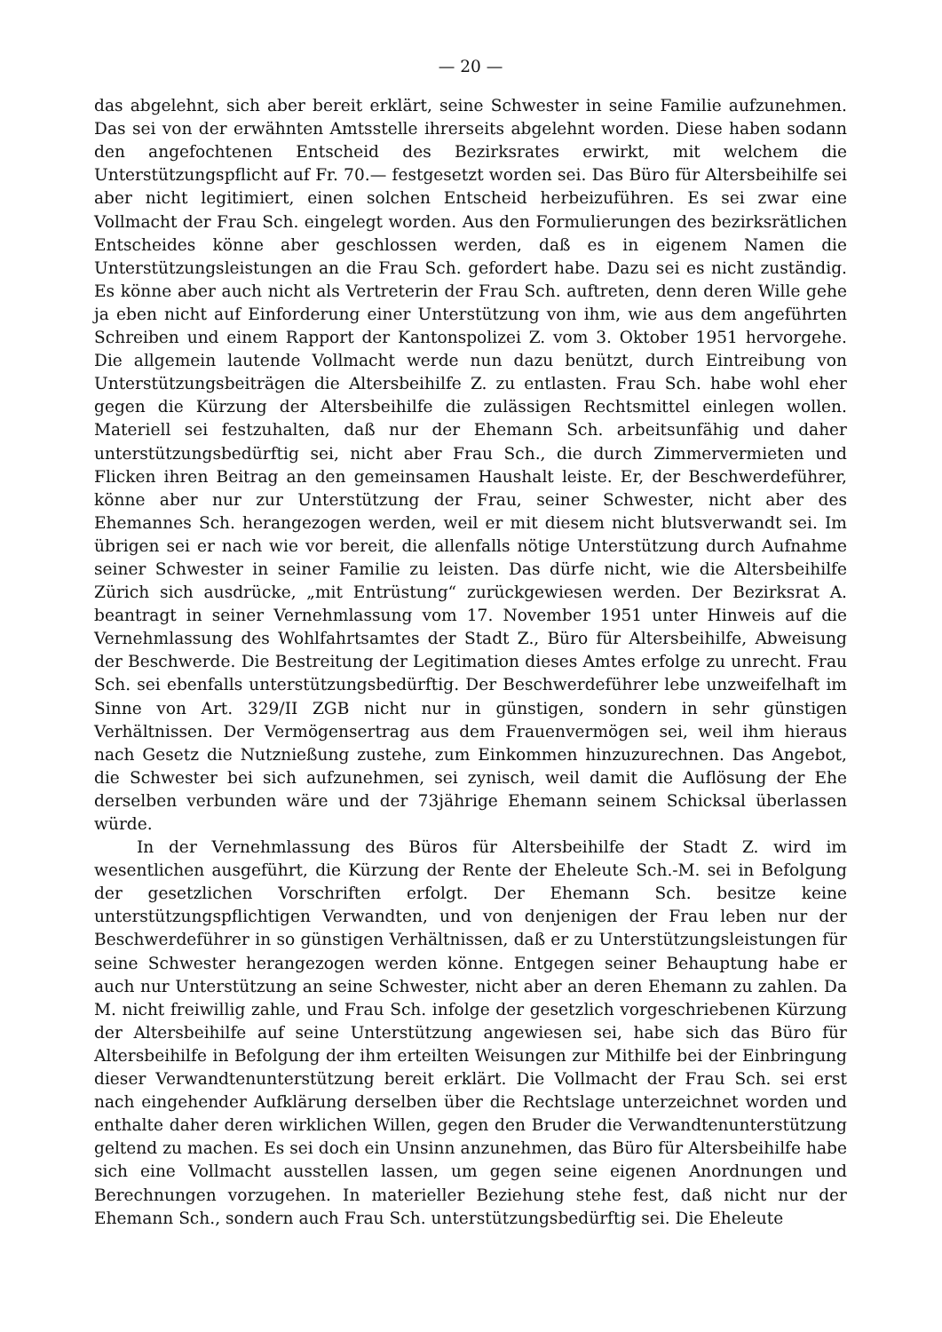— 20 —
das abgelehnt, sich aber bereit erklärt, seine Schwester in seine Familie aufzunehmen. Das sei von der erwähnten Amtsstelle ihrerseits abgelehnt worden. Diese haben sodann den angefochtenen Entscheid des Bezirksrates erwirkt, mit welchem die Unterstützungspflicht auf Fr. 70.— festgesetzt worden sei. Das Büro für Altersbeihilfe sei aber nicht legitimiert, einen solchen Entscheid herbeizuführen. Es sei zwar eine Vollmacht der Frau Sch. eingelegt worden. Aus den Formulierungen des bezirksrätlichen Entscheides könne aber geschlossen werden, daß es in eigenem Namen die Unterstützungsleistungen an die Frau Sch. gefordert habe. Dazu sei es nicht zuständig. Es könne aber auch nicht als Vertreterin der Frau Sch. auftreten, denn deren Wille gehe ja eben nicht auf Einforderung einer Unterstützung von ihm, wie aus dem angeführten Schreiben und einem Rapport der Kantonspolizei Z. vom 3. Oktober 1951 hervorgehe. Die allgemein lautende Vollmacht werde nun dazu benützt, durch Eintreibung von Unterstützungsbeiträgen die Altersbeihilfe Z. zu entlasten. Frau Sch. habe wohl eher gegen die Kürzung der Altersbeihilfe die zulässigen Rechtsmittel einlegen wollen. Materiell sei festzuhalten, daß nur der Ehemann Sch. arbeitsunfähig und daher unterstützungsbedürftig sei, nicht aber Frau Sch., die durch Zimmervermieten und Flicken ihren Beitrag an den gemeinsamen Haushalt leiste. Er, der Beschwerdeführer, könne aber nur zur Unterstützung der Frau, seiner Schwester, nicht aber des Ehemannes Sch. herangezogen werden, weil er mit diesem nicht blutsverwandt sei. Im übrigen sei er nach wie vor bereit, die allenfalls nötige Unterstützung durch Aufnahme seiner Schwester in seiner Familie zu leisten. Das dürfe nicht, wie die Altersbeihilfe Zürich sich ausdrücke, „mit Entrüstung“ zurückgewiesen werden. Der Bezirksrat A. beantragt in seiner Vernehmlassung vom 17. November 1951 unter Hinweis auf die Vernehmlassung des Wohlfahrtsamtes der Stadt Z., Büro für Altersbeihilfe, Abweisung der Beschwerde. Die Bestreitung der Legitimation dieses Amtes erfolge zu unrecht. Frau Sch. sei ebenfalls unterstützungsbedürftig. Der Beschwerdeführer lebe unzweifelhaft im Sinne von Art. 329/II ZGB nicht nur in günstigen, sondern in sehr günstigen Verhältnissen. Der Vermögensertrag aus dem Frauenvermögen sei, weil ihm hieraus nach Gesetz die Nutznießung zustehe, zum Einkommen hinzuzurechnen. Das Angebot, die Schwester bei sich aufzunehmen, sei zynisch, weil damit die Auflösung der Ehe derselben verbunden wäre und der 73jährige Ehemann seinem Schicksal überlassen würde.
In der Vernehmlassung des Büros für Altersbeihilfe der Stadt Z. wird im wesentlichen ausgeführt, die Kürzung der Rente der Eheleute Sch.-M. sei in Befolgung der gesetzlichen Vorschriften erfolgt. Der Ehemann Sch. besitze keine unterstützungspflichtigen Verwandten, und von denjenigen der Frau leben nur der Beschwerdeführer in so günstigen Verhältnissen, daß er zu Unterstützungsleistungen für seine Schwester herangezogen werden könne. Entgegen seiner Behauptung habe er auch nur Unterstützung an seine Schwester, nicht aber an deren Ehemann zu zahlen. Da M. nicht freiwillig zahle, und Frau Sch. infolge der gesetzlich vorgeschriebenen Kürzung der Altersbeihilfe auf seine Unterstützung angewiesen sei, habe sich das Büro für Altersbeihilfe in Befolgung der ihm erteilten Weisungen zur Mithilfe bei der Einbringung dieser Verwandtenunterstützung bereit erklärt. Die Vollmacht der Frau Sch. sei erst nach eingehender Aufklärung derselben über die Rechtslage unterzeichnet worden und enthalte daher deren wirklichen Willen, gegen den Bruder die Verwandtenunterstützung geltend zu machen. Es sei doch ein Unsinn anzunehmen, das Büro für Altersbeihilfe habe sich eine Vollmacht ausstellen lassen, um gegen seine eigenen Anordnungen und Berechnungen vorzugehen. In materieller Beziehung stehe fest, daß nicht nur der Ehemann Sch., sondern auch Frau Sch. unterstützungsbedürftig sei. Die Eheleute